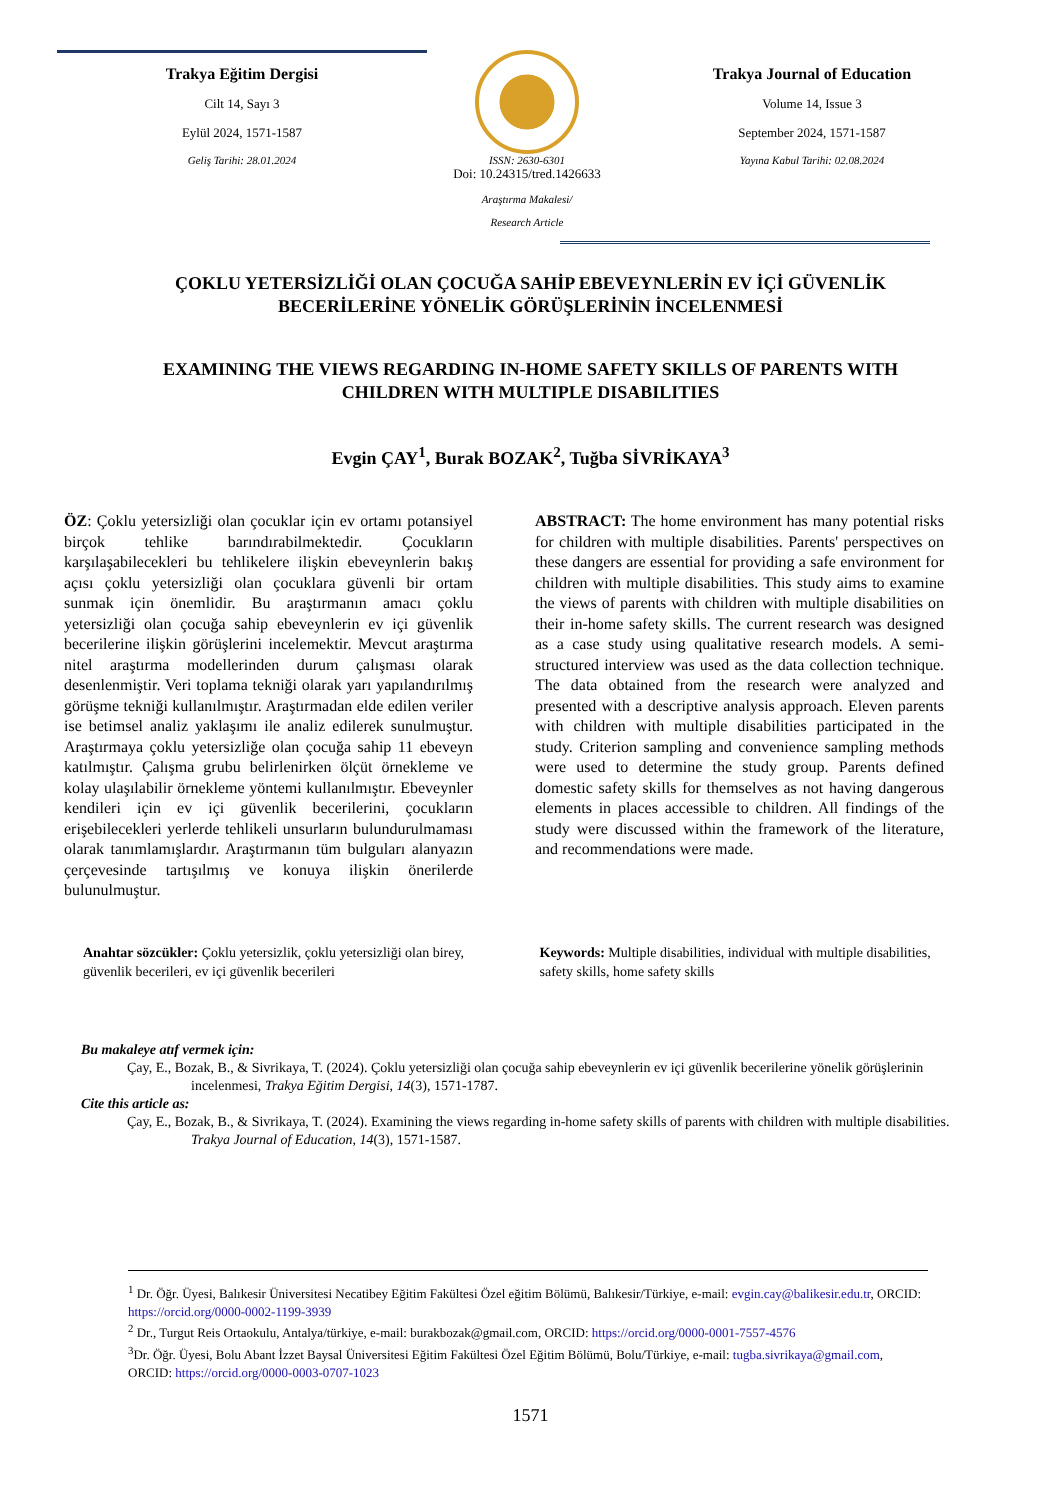Trakya Eğitim Dergisi
Cilt 14, Sayı 3
Eylül 2024, 1571-1587
Geliş Tarihi: 28.01.2024
ISSN: 2630-6301
Doi: 10.24315/tred.1426633
Araştırma Makalesi/
Research Article
Trakya Journal of Education
Volume 14, Issue 3
September 2024, 1571-1587
Yayına Kabul Tarihi: 02.08.2024
ÇOKLU YETERSİZLİĞİ OLAN ÇOCUĞA SAHİP EBEVEYNLERİN EV İÇİ GÜVENLİK BECERİLERİNE YÖNELİK GÖRÜŞLERİNİN İNCELENMESİ
EXAMINING THE VIEWS REGARDING IN-HOME SAFETY SKILLS OF PARENTS WITH CHILDREN WITH MULTIPLE DISABILITIES
Evgin ÇAY<sup>1</sup>, Burak BOZAK<sup>2</sup>, Tuğba SİVRİKAYA<sup>3</sup>
ÖZ: Çoklu yetersizliği olan çocuklar için ev ortamı potansiyel birçok tehlike barındırabilmektedir. Çocukların karşılaşabilecekleri bu tehlikelere ilişkin ebeveynlerin bakış açısı çoklu yetersizliği olan çocuklara güvenli bir ortam sunmak için önemlidir. Bu araştırmanın amacı çoklu yetersizliği olan çocuğa sahip ebeveynlerin ev içi güvenlik becerilerine ilişkin görüşlerini incelemektir. Mevcut araştırma nitel araştırma modellerinden durum çalışması olarak desenlenmiştir. Veri toplama tekniği olarak yarı yapılandırılmış görüşme tekniği kullanılmıştır. Araştırmadan elde edilen veriler ise betimsel analiz yaklaşımı ile analiz edilerek sunulmuştur. Araştırmaya çoklu yetersizliğe olan çocuğa sahip 11 ebeveyn katılmıştır. Çalışma grubu belirlenirken ölçüt örnekleme ve kolay ulaşılabilir örnekleme yöntemi kullanılmıştır. Ebeveynler kendileri için ev içi güvenlik becerilerini, çocukların erişebilecekleri yerlerde tehlikeli unsurların bulundurulmaması olarak tanımlamışlardır. Araştırmanın tüm bulguları alanyazın çerçevesinde tartışılmış ve konuya ilişkin önerilerde bulunulmuştur.
ABSTRACT: The home environment has many potential risks for children with multiple disabilities. Parents' perspectives on these dangers are essential for providing a safe environment for children with multiple disabilities. This study aims to examine the views of parents with children with multiple disabilities on their in-home safety skills. The current research was designed as a case study using qualitative research models. A semi-structured interview was used as the data collection technique. The data obtained from the research were analyzed and presented with a descriptive analysis approach. Eleven parents with children with multiple disabilities participated in the study. Criterion sampling and convenience sampling methods were used to determine the study group. Parents defined domestic safety skills for themselves as not having dangerous elements in places accessible to children. All findings of the study were discussed within the framework of the literature, and recommendations were made.
Anahtar sözcükler: Çoklu yetersizlik, çoklu yetersizliği olan birey, güvenlik becerileri, ev içi güvenlik becerileri
Keywords: Multiple disabilities, individual with multiple disabilities, safety skills, home safety skills
Bu makaleye atıf vermek için:
Çay, E., Bozak, B., & Sivrikaya, T. (2024). Çoklu yetersizliği olan çocuğa sahip ebeveynlerin ev içi güvenlik becerilerine yönelik görüşlerinin incelenmesi, Trakya Eğitim Dergisi, 14(3), 1571-1787.
Cite this article as:
Çay, E., Bozak, B., & Sivrikaya, T. (2024). Examining the views regarding in-home safety skills of parents with children with multiple disabilities. Trakya Journal of Education, 14(3), 1571-1587.
<sup>1</sup> Dr. Öğr. Üyesi, Balıkesir Üniversitesi Necatibey Eğitim Fakültesi Özel eğitim Bölümü, Balıkesir/Türkiye, e-mail: evgin.cay@balikesir.edu.tr, ORCID: https://orcid.org/0000-0002-1199-3939
<sup>2</sup> Dr., Turgut Reis Ortaokulu, Antalya/türkiye, e-mail: burakbozak@gmail.com, ORCID: https://orcid.org/0000-0001-7557-4576
<sup>3</sup> Dr. Öğr. Üyesi, Bolu Abant İzzet Baysal Üniversitesi Eğitim Fakültesi Özel Eğitim Bölümü, Bolu/Türkiye, e-mail: tugba.sivrikaya@gmail.com, ORCID: https://orcid.org/0000-0003-0707-1023
1571